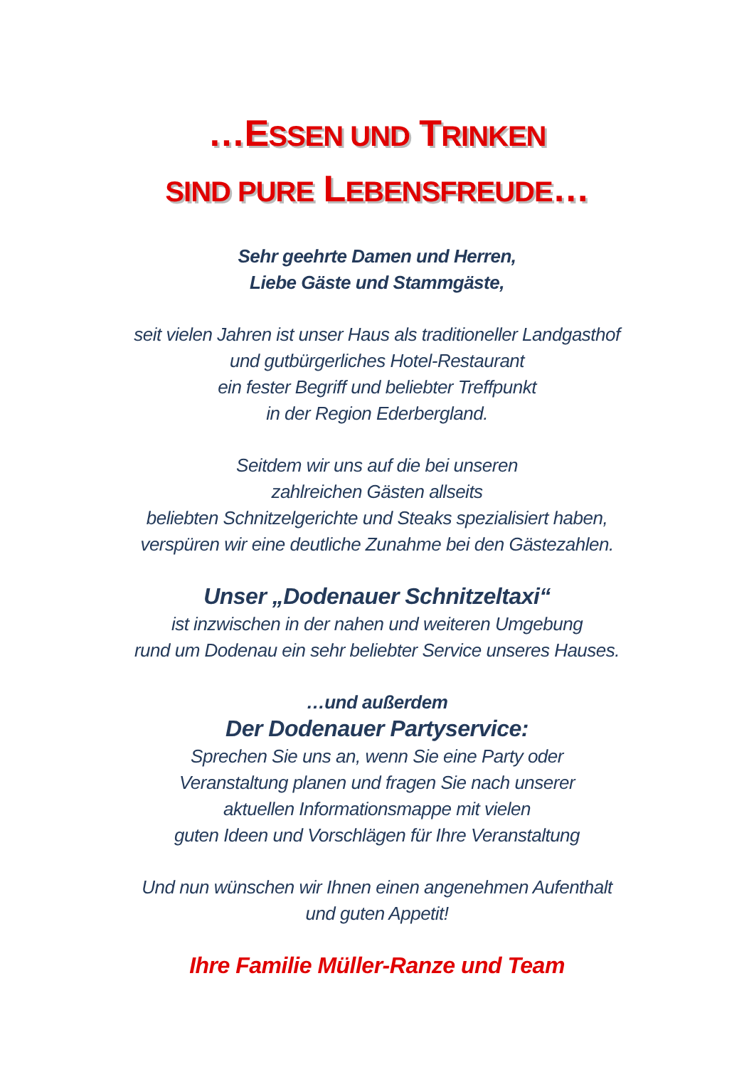…ESSEN UND TRINKEN
SIND PURE LEBENSFREUDE…
Sehr geehrte Damen und Herren,
Liebe Gäste und Stammgäste,
seit vielen Jahren ist unser Haus als traditioneller Landgasthof
und gutbürgerliches Hotel-Restaurant
ein fester Begriff und beliebter Treffpunkt
in der Region Ederbergland.
Seitdem wir uns auf die bei unseren
zahlreichen Gästen allseits
beliebten Schnitzelgerichte und Steaks spezialisiert haben,
verspüren wir eine deutliche Zunahme bei den Gästezahlen.
Unser „Dodenauer Schnitzeltaxi“
ist inzwischen in der nahen und weiteren Umgebung
rund um Dodenau ein sehr beliebter Service unseres Hauses.
…und außerdem
Der Dodenauer Partyservice:
Sprechen Sie uns an, wenn Sie eine Party oder
Veranstaltung planen und fragen Sie nach unserer
aktuellen Informationsmappe mit vielen
guten Ideen und Vorschlägen für Ihre Veranstaltung
Und nun wünschen wir Ihnen einen angenehmen Aufenthalt
und guten Appetit!
Ihre Familie Müller-Ranze und Team